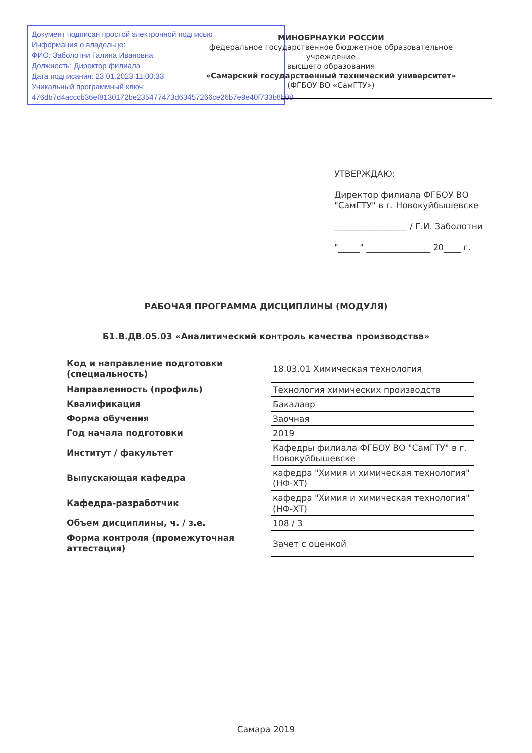Документ подписан простой электронной подписью
Информация о владельце:
ФИО: Заболотни Галина Ивановна
Должность: Директор филиала
Дата подписания: 23.01.2023 11:00:33
Уникальный программный ключ:
476db7d4acccb36ef8130172be235477473d63457266ce26b7e9e40f733b8b08
МИНОБРНАУКИ РОССИИ
федеральное государственное бюджетное образовательное учреждение
высшего образования
«Самарский государственный технический университет»
(ФГБОУ ВО «СамГТУ»)
УТВЕРЖДАЮ:
Директор филиала ФГБОУ ВО
"СамГТУ" в г. Новокуйбышевске
_________________ / Г.И. Заболотни
"_____" _______________ 20____ г.
РАБОЧАЯ ПРОГРАММА ДИСЦИПЛИНЫ (МОДУЛЯ)
Б1.В.ДВ.05.03 «Аналитический контроль качества производства»
| Код и направление подготовки (специальность) | 18.03.01 Химическая технология |
| Направленность (профиль) | Технология химических производств |
| Квалификация | Бакалавр |
| Форма обучения | Заочная |
| Год начала подготовки | 2019 |
| Институт / факультет | Кафедры филиала ФГБОУ ВО "СамГТУ" в г. Новокуйбышевске |
| Выпускающая кафедра | кафедра "Химия и химическая технология" (НФ-ХТ) |
| Кафедра-разработчик | кафедра "Химия и химическая технология" (НФ-ХТ) |
| Объем дисциплины, ч. / з.е. | 108 / 3 |
| Форма контроля (промежуточная аттестация) | Зачет с оценкой |
Самара 2019